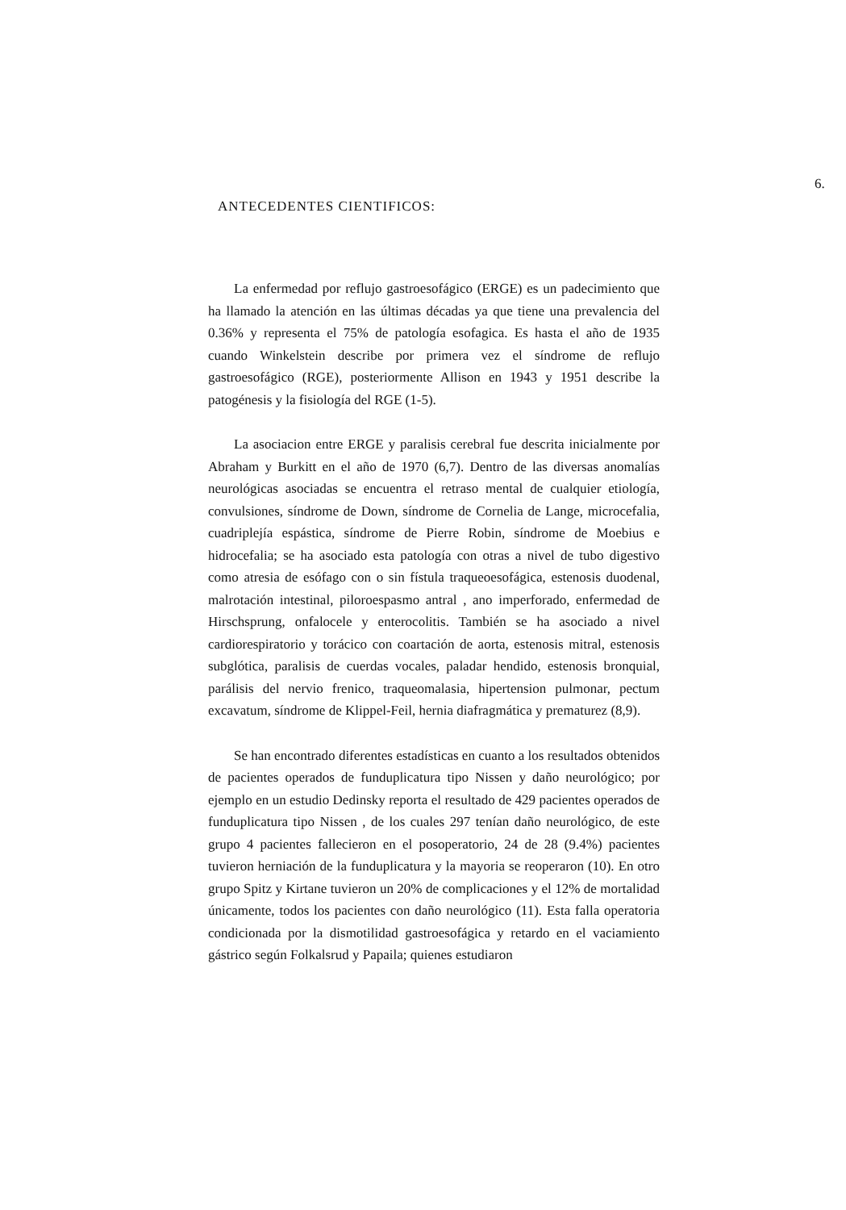6.
ANTECEDENTES CIENTIFICOS:
La enfermedad por reflujo gastroesofágico (ERGE) es un padecimiento que ha llamado la atención en las últimas décadas ya que tiene una prevalencia del 0.36% y representa el 75% de patología esofagica. Es hasta el año de 1935 cuando Winkelstein describe por primera vez el síndrome de reflujo gastroesofágico (RGE), posteriormente Allison en 1943 y 1951 describe la patogénesis y la fisiología del RGE (1-5).
La asociacion entre ERGE y paralisis cerebral fue descrita inicialmente por Abraham y Burkitt en el año de 1970 (6,7). Dentro de las diversas anomalías neurológicas asociadas se encuentra el retraso mental de cualquier etiología, convulsiones, síndrome de Down, síndrome de Cornelia de Lange, microcefalia, cuadriplejía espástica, síndrome de Pierre Robin, síndrome de Moebius e hidrocefalia; se ha asociado esta patología con otras a nivel de tubo digestivo como atresia de esófago con o sin fístula traqueoesofágica, estenosis duodenal, malrotación intestinal, piloroespasmo antral , ano imperforado, enfermedad de Hirschsprung, onfalocele y enterocolitis. También se ha asociado a nivel cardiorespiratorio y torácico con coartación de aorta, estenosis mitral, estenosis subglótica, paralisis de cuerdas vocales, paladar hendido, estenosis bronquial, parálisis del nervio frenico, traqueomalasia, hipertension pulmonar, pectum excavatum, síndrome de Klippel-Feil, hernia diafragmática y prematurez (8,9).
Se han encontrado diferentes estadísticas en cuanto a los resultados obtenidos de pacientes operados de funduplicatura tipo Nissen y daño neurológico; por ejemplo en un estudio Dedinsky reporta el resultado de 429 pacientes operados de funduplicatura tipo Nissen , de los cuales 297 tenían daño neurológico, de este grupo 4 pacientes fallecieron en el posoperatorio, 24 de 28 (9.4%) pacientes tuvieron herniación de la funduplicatura y la mayoria se reoperaron (10). En otro grupo Spitz y Kirtane tuvieron un 20% de complicaciones y el 12% de mortalidad únicamente, todos los pacientes con daño neurológico (11). Esta falla operatoria condicionada por la dismotilidad gastroesofágica y retardo en el vaciamiento gástrico según Folkalsrud y Papaila; quienes estudiaron